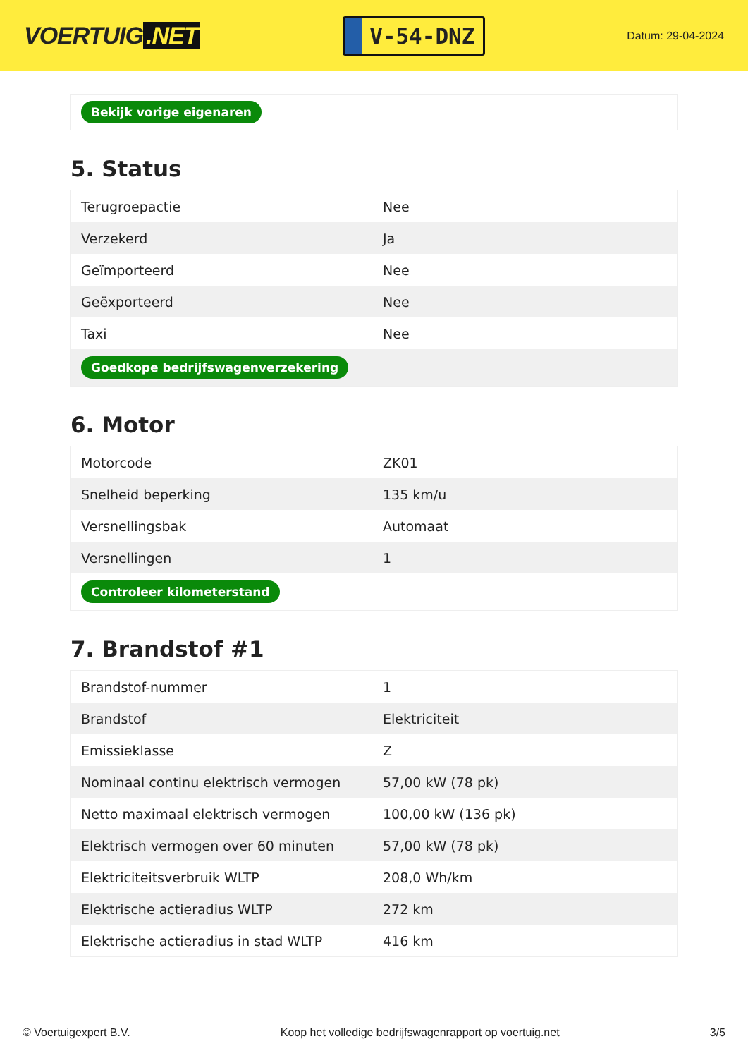VOERTUIG.NET
V-54-DNZ
Datum: 29-04-2024
| Bekijk vorige eigenaren |
5. Status
| Terugroepactie | Nee |
| Verzekerd | Ja |
| Geïmporteerd | Nee |
| Geëxporteerd | Nee |
| Taxi | Nee |
| Goedkope bedrijfswagenverzekering | |
6. Motor
| Motorcode | ZK01 |
| Snelheid beperking | 135 km/u |
| Versnellingsbak | Automaat |
| Versnellingen | 1 |
| Controleer kilometerstand | |
7. Brandstof #1
| Brandstof-nummer | 1 |
| Brandstof | Elektriciteit |
| Emissieklasse | Z |
| Nominaal continu elektrisch vermogen | 57,00 kW (78 pk) |
| Netto maximaal elektrisch vermogen | 100,00 kW (136 pk) |
| Elektrisch vermogen over 60 minuten | 57,00 kW (78 pk) |
| Elektriciteitsverbruik WLTP | 208,0 Wh/km |
| Elektrische actieradius WLTP | 272 km |
| Elektrische actieradius in stad WLTP | 416 km |
© Voertuigexpert B.V. Koop het volledige bedrijfswagenrapport op voertuig.net 3/5